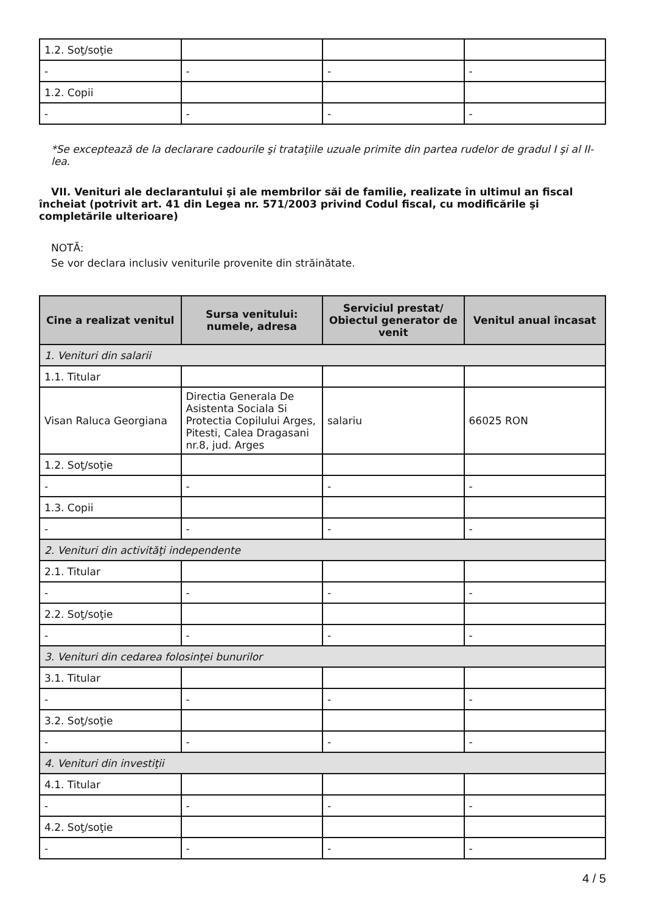| 1.2. Soţ/soţie | | | |
| - | - | - | - |
| 1.2. Copii | | | |
| - | - | - | - |
*Se exceptează de la declarare cadourile şi trataţiile uzuale primite din partea rudelor de gradul I şi al II-lea.
VII. Venituri ale declarantului şi ale membrilor săi de familie, realizate în ultimul an fiscal încheiat (potrivit art. 41 din Legea nr. 571/2003 privind Codul fiscal, cu modificările şi completările ulterioare)
NOTĂ:
Se vor declara inclusiv veniturile provenite din străinătate.
| Cine a realizat venitul | Sursa venitului: numele, adresa | Serviciul prestat/ Obiectul generator de venit | Venitul anual încasat |
| --- | --- | --- | --- |
| 1. Venituri din salarii | | | |
| 1.1. Titular | | | |
| Visan Raluca Georgiana | Directia Generala De Asistenta Sociala Si Protectia Copilului Arges, Pitesti, Calea Dragasani nr.8, jud. Arges | salariu | 66025 RON |
| 1.2. Soţ/soţie | | | |
| - | - | - | - |
| 1.3. Copii | | | |
| - | - | - | - |
| 2. Venituri din activităţi independente | | | |
| 2.1. Titular | | | |
| - | - | - | - |
| 2.2. Soţ/soţie | | | |
| - | - | - | - |
| 3. Venituri din cedarea folosinţei bunurilor | | | |
| 3.1. Titular | | | |
| - | - | - | - |
| 3.2. Soţ/soţie | | | |
| - | - | - | - |
| 4. Venituri din investiţii | | | |
| 4.1. Titular | | | |
| - | - | - | - |
| 4.2. Soţ/soţie | | | |
| - | - | - | - |
4 / 5